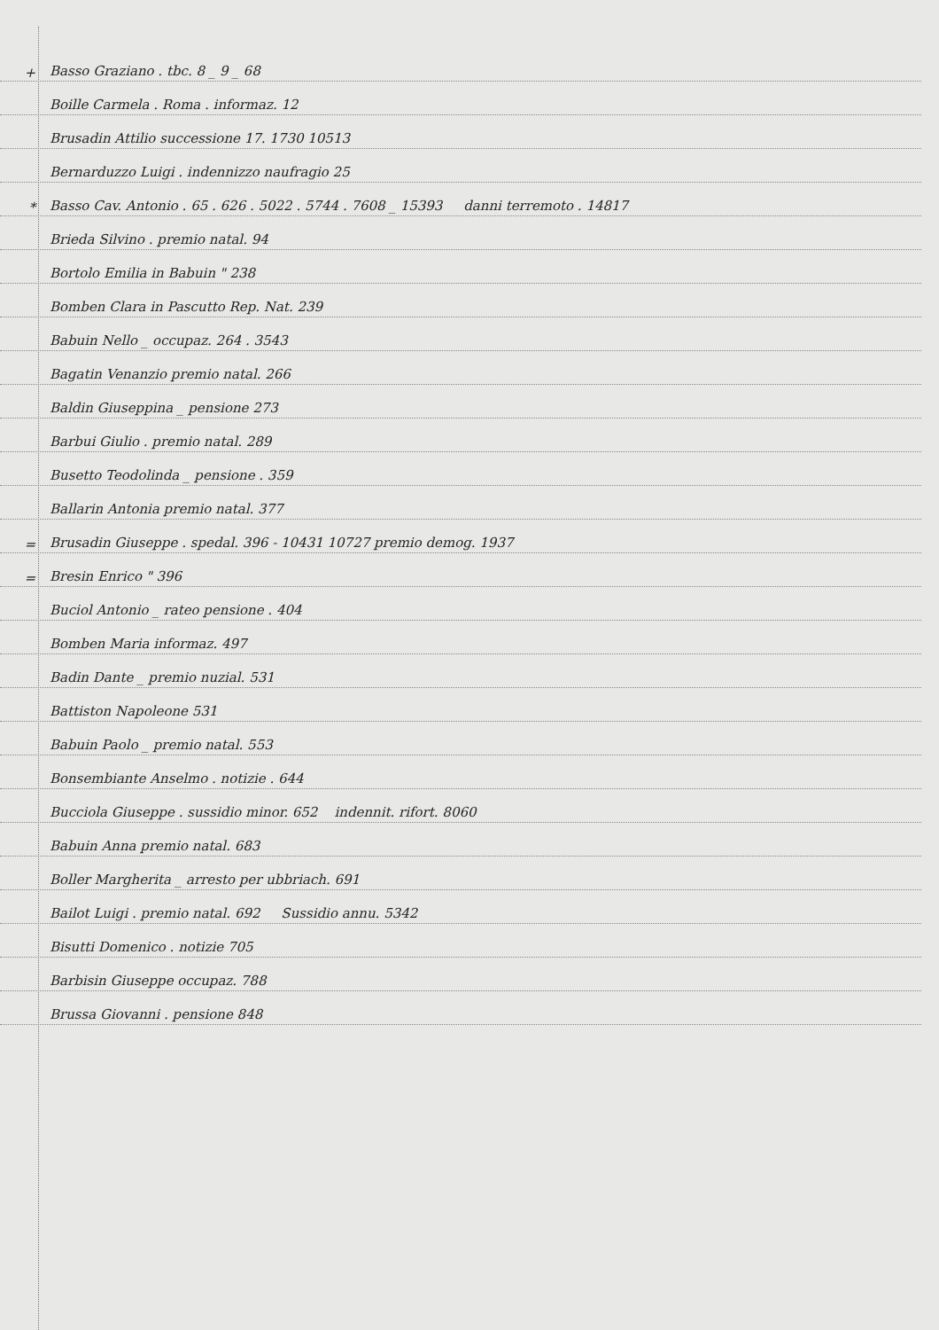+ Basso Graziano . tbc. 8 _ 9 _ 68
Boille Carmela . Roma . informaz. 12
Brusadin Attilio successione 17. 1730 10513
Bernarduzzo Luigi . indennizzo naufragio 25
* Basso Cav. Antonio . 65 . 626 . 5022 . 5744 . 7608 _ 15393 danni terremoto . 14817
Brieda Silvino . premio natal. 94
Bortolo Emilia in Babuin " 238
Bomben Clara in Pascutto Rep. Nat. 239
Babuin Nello _ occupaz. 264 . 3543
Bagatin Venanzio premio natal. 266
Baldin Giuseppina _ pensione 273
Barbui Giulio . premio natal. 289
Busetto Teodolinda _ pensione . 359
Ballarin Antonia premio natal. 377
= Brusadin Giuseppe . spedal. 396 - 10431 10727 premio demog. 1937
= Bresin Enrico " 396
Buciol Antonio _ rateo pensione . 404
Bomben Maria informaz. 497
Badin Dante _ premio nuzial. 531
Battiston Napoleone 531
Babuin Paolo _ premio natal. 553
Bonsembiante Anselmo . notizie . 644
Bucciola Giuseppe . sussidio minor. 652 indennit. rifort. 8060
Babuin Anna premio natal. 683
Boller Margherita _ arresto per ubbriach. 691
Bailot Luigi . premio natal. 692 Sussidio annu. 5342
Bisutti Domenico . notizie 705
Barbisin Giuseppe occupaz. 788
Brussa Giovanni . pensione 848